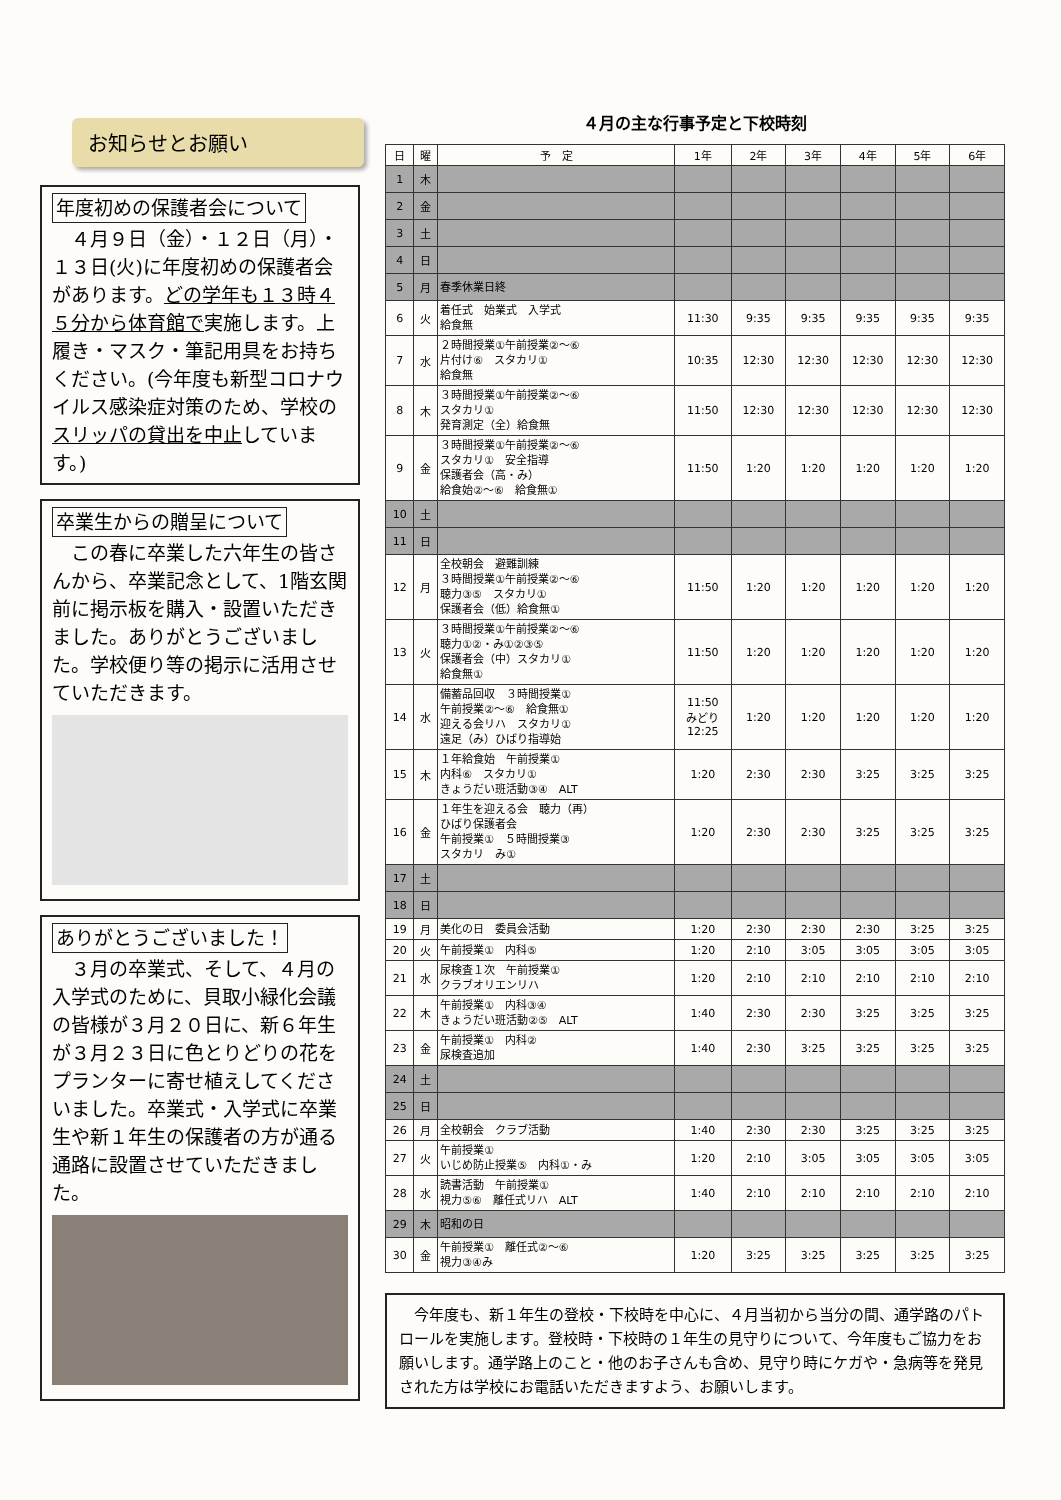お知らせとお願い
年度初めの保護者会について
　４月９日（金）・１２日（月）・１３日(火)に年度初めの保護者会があります。どの学年も１３時４５分から体育館で実施します。上履き・マスク・筆記用具をお持ちください。(今年度も新型コロナウイルス感染症対策のため、学校のスリッパの貸出を中止しています。)
卒業生からの贈呈について
　この春に卒業した六年生の皆さんから、卒業記念として、1階玄関前に掲示板を購入・設置いただきました。ありがとうございました。学校便り等の掲示に活用させていただきます。
ありがとうございました！
　３月の卒業式、そして、４月の入学式のために、貝取小緑化会議の皆様が３月２０日に、新６年生が３月２３日に色とりどりの花をプランターに寄せ植えしてくださいました。卒業式・入学式に卒業生や新１年生の保護者の方が通る通路に設置させていただきました。
４月の主な行事予定と下校時刻
| 日 | 曜 | 予 定 | 1年 | 2年 | 3年 | 4年 | 5年 | 6年 |
| --- | --- | --- | --- | --- | --- | --- | --- | --- |
| 1 | 木 | | | | | | | |
| 2 | 金 | | | | | | | |
| 3 | 土 | | | | | | | |
| 4 | 日 | | | | | | | |
| 5 | 月 | 春季休業日終 | | | | | | |
| 6 | 火 | 着任式 始業式 入学式 給食無 | 11:30 | 9:35 | 9:35 | 9:35 | 9:35 | 9:35 |
| 7 | 水 | ２時間授業①午前授業②～⑥ 片付け⑥ スタカリ① 給食無 | 10:35 | 12:30 | 12:30 | 12:30 | 12:30 | 12:30 |
| 8 | 木 | ３時間授業①午前授業②～⑥ スタカリ① 発育測定（全）給食無 | 11:50 | 12:30 | 12:30 | 12:30 | 12:30 | 12:30 |
| 9 | 金 | ３時間授業①午前授業②～⑥ スタカリ① 安全指導 保護者会（高・み） 給食始②～⑥ 給食無① | 11:50 | 1:20 | 1:20 | 1:20 | 1:20 | 1:20 |
| 10 | 土 | | | | | | | |
| 11 | 日 | | | | | | | |
| 12 | 月 | 全校朝会 避難訓練 ３時間授業①午前授業②～⑥ 聴力③⑤ スタカリ① 保護者会（低）給食無① | 11:50 | 1:20 | 1:20 | 1:20 | 1:20 | 1:20 |
| 13 | 火 | ３時間授業①午前授業②～⑥ 聴力①②・み①②③⑤ 保護者会（中）スタカリ① 給食無① | 11:50 | 1:20 | 1:20 | 1:20 | 1:20 | 1:20 |
| 14 | 水 | 備蓄品回収 ３時間授業① 午前授業②～⑥ 給食無① 迎える会リハ スタカリ① 遠足（み）ひばり指導始 | 11:50 みどり 12:25 | 1:20 | 1:20 | 1:20 | 1:20 | 1:20 |
| 15 | 木 | １年給食始 午前授業① 内科⑥ スタカリ① きょうだい班活動③④ ALT | 1:20 | 2:30 | 2:30 | 3:25 | 3:25 | 3:25 |
| 16 | 金 | １年生を迎える会 聴力（再） ひばり保護者会 午前授業① ５時間授業③ スタカリ み① | 1:20 | 2:30 | 2:30 | 3:25 | 3:25 | 3:25 |
| 17 | 土 | | | | | | | |
| 18 | 日 | | | | | | | |
| 19 | 月 | 美化の日 委員会活動 | 1:20 | 2:30 | 2:30 | 2:30 | 3:25 | 3:25 |
| 20 | 火 | 午前授業① 内科⑤ | 1:20 | 2:10 | 3:05 | 3:05 | 3:05 | 3:05 |
| 21 | 水 | 尿検査１次 午前授業① クラブオリエンリハ | 1:20 | 2:10 | 2:10 | 2:10 | 2:10 | 2:10 |
| 22 | 木 | 午前授業① 内科③④ きょうだい班活動②⑤ ALT | 1:40 | 2:30 | 2:30 | 3:25 | 3:25 | 3:25 |
| 23 | 金 | 午前授業① 内科② 尿検査追加 | 1:40 | 2:30 | 3:25 | 3:25 | 3:25 | 3:25 |
| 24 | 土 | | | | | | | |
| 25 | 日 | | | | | | | |
| 26 | 月 | 全校朝会 クラブ活動 | 1:40 | 2:30 | 2:30 | 3:25 | 3:25 | 3:25 |
| 27 | 火 | 午前授業① いじめ防止授業⑤ 内科①・み | 1:20 | 2:10 | 3:05 | 3:05 | 3:05 | 3:05 |
| 28 | 水 | 読書活動 午前授業① 視力⑤⑥ 離任式リハ ALT | 1:40 | 2:10 | 2:10 | 2:10 | 2:10 | 2:10 |
| 29 | 木 | 昭和の日 | | | | | | |
| 30 | 金 | 午前授業① 離任式②～⑥ 視力③④み | 1:20 | 3:25 | 3:25 | 3:25 | 3:25 | 3:25 |
　今年度も、新１年生の登校・下校時を中心に、４月当初から当分の間、通学路のパトロールを実施します。登校時・下校時の１年生の見守りについて、今年度もご協力をお願いします。通学路上のこと・他のお子さんも含め、見守り時にケガや・急病等を発見された方は学校にお電話いただきますよう、お願いします。